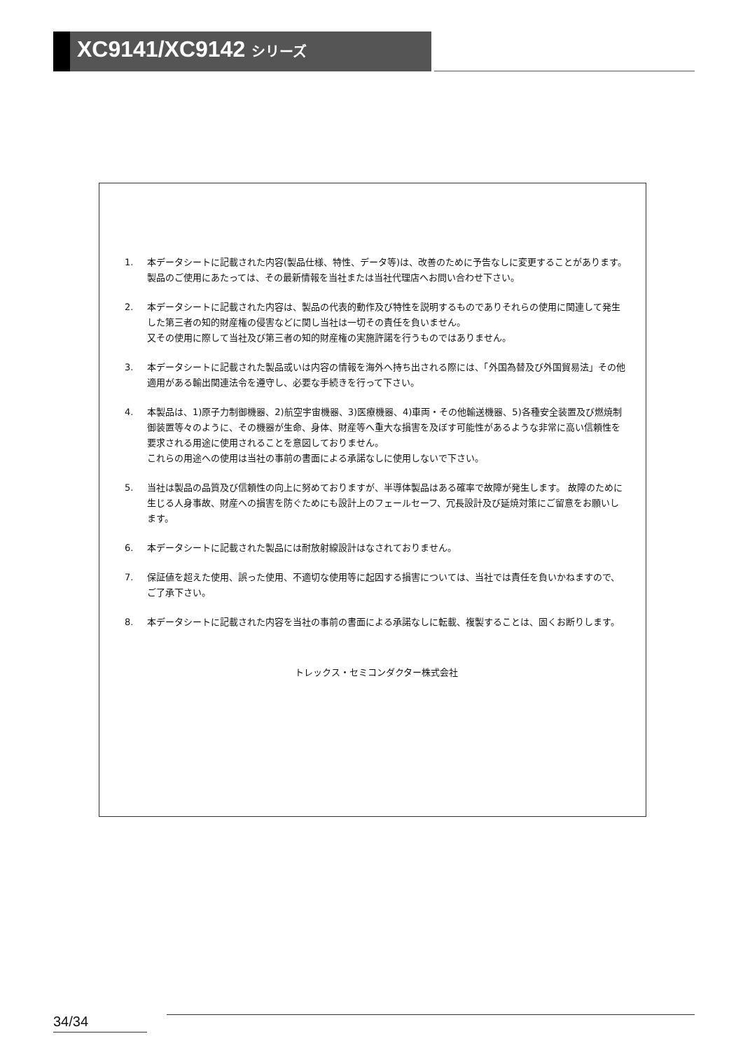XC9141/XC9142 シリーズ
1. 本データシートに記載された内容(製品仕様、特性、データ等)は、改善のために予告なしに変更することがあります。製品のご使用にあたっては、その最新情報を当社または当社代理店へお問い合わせ下さい。
2. 本データシートに記載された内容は、製品の代表的動作及び特性を説明するものでありそれらの使用に関連して発生した第三者の知的財産権の侵害などに関し当社は一切その責任を負いません。
又その使用に際して当社及び第三者の知的財産権の実施許諾を行うものではありません。
3. 本データシートに記載された製品或いは内容の情報を海外へ持ち出される際には、「外国為替及び外国貿易法」その他適用がある輸出関連法令を遵守し、必要な手続きを行って下さい。
4. 本製品は、1)原子力制御機器、2)航空宇宙機器、3)医療機器、4)車両・その他輸送機器、5)各種安全装置及び燃焼制御装置等々のように、その機器が生命、身体、財産等へ重大な損害を及ぼす可能性があるような非常に高い信頼性を要求される用途に使用されることを意図しておりません。
これらの用途への使用は当社の事前の書面による承諾なしに使用しないで下さい。
5. 当社は製品の品質及び信頼性の向上に努めておりますが、半導体製品はある確率で故障が発生します。 故障のために生じる人身事故、財産への損害を防ぐためにも設計上のフェールセーフ、冗長設計及び延焼対策にご留意をお願いします。
6. 本データシートに記載された製品には耐放射線設計はなされておりません。
7. 保証値を超えた使用、誤った使用、不適切な使用等に起因する損害については、当社では責任を負いかねますので、ご了承下さい。
8. 本データシートに記載された内容を当社の事前の書面による承諾なしに転載、複製することは、固くお断りします。
トレックス・セミコンダクター株式会社
34/34